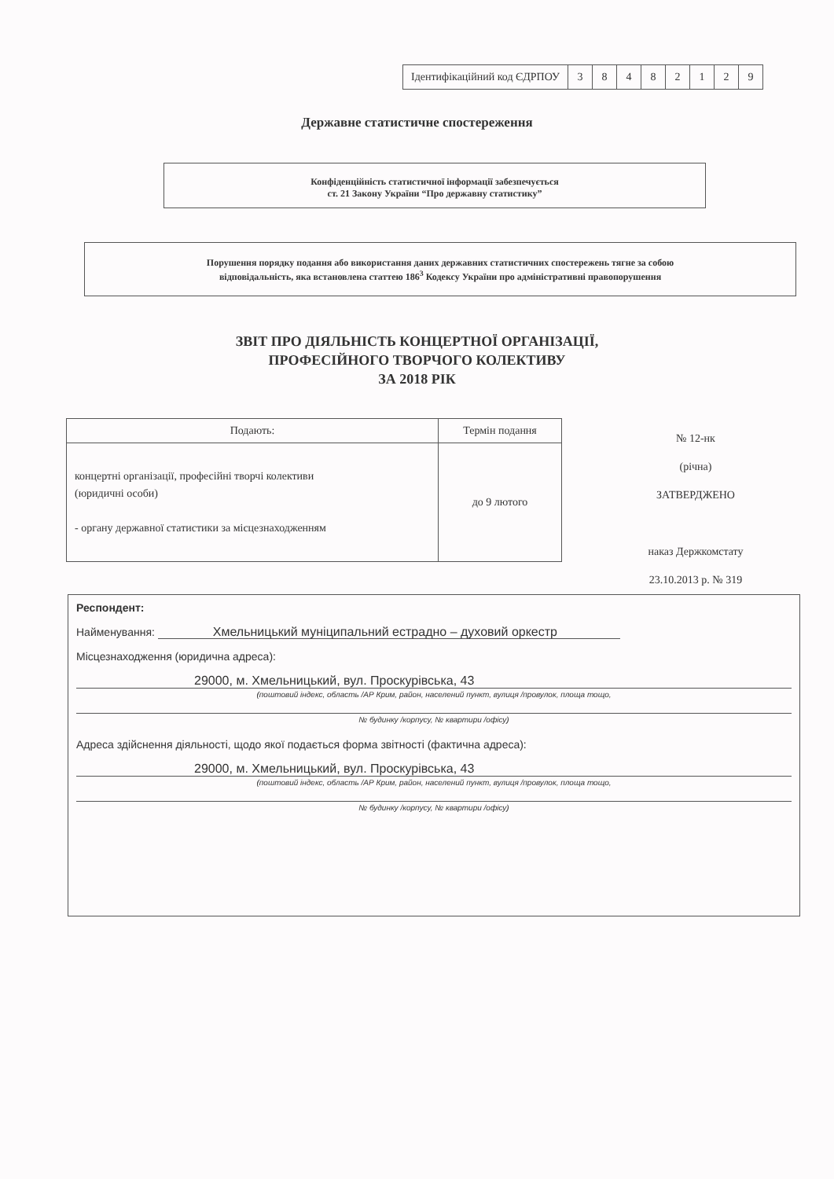| Ідентифікаційний код ЄДРПОУ | 3 | 8 | 4 | 8 | 2 | 1 | 2 | 9 |
Державне статистичне спостереження
Конфіденційність статистичної інформації забезпечується
ст. 21 Закону України “Про державну статистику”
Порушення порядку подання або використання даних державних статистичних спостережень тягне за собою
відповідальність, яка встановлена статтею 186<sup>3</sup> Кодексу України про адміністративні правопорушення
ЗВІТ ПРО ДІЯЛЬНІСТЬ КОНЦЕРТНОЇ ОРГАНІЗАЦІЇ,
ПРОФЕСІЙНОГО ТВОРЧОГО КОЛЕКТИВУ
ЗА 2018 РІК
| Подають: | Термін подання |
| --- | --- |
| концертні організації, професійні творчі колективи (юридичні особи) - органу державної статистики за місцезнаходженням | до 9 лютого |
№ 12-нк
(річна)
ЗАТВЕРДЖЕНО
наказ Держкомстату
23.10.2013 р. № 319
Респондент:
Найменування: Хмельницький муніципальний естрадно – духовий оркестр
Місцезнаходження (юридична адреса):
29000, м. Хмельницький, вул. Проскурівська, 43
(поштовий індекс, область /АР Крим, район, населений пункт, вулиця /провулок, площа тощо,
№ будинку /корпусу, № квартири /офісу)
Адреса здійснення діяльності, щодо якої подається форма звітності (фактична адреса):
29000, м. Хмельницький, вул. Проскурівська, 43
(поштовий індекс, область /АР Крим, район, населений пункт, вулиця /провулок, площа тощо,
№ будинку /корпусу, № квартири /офісу)